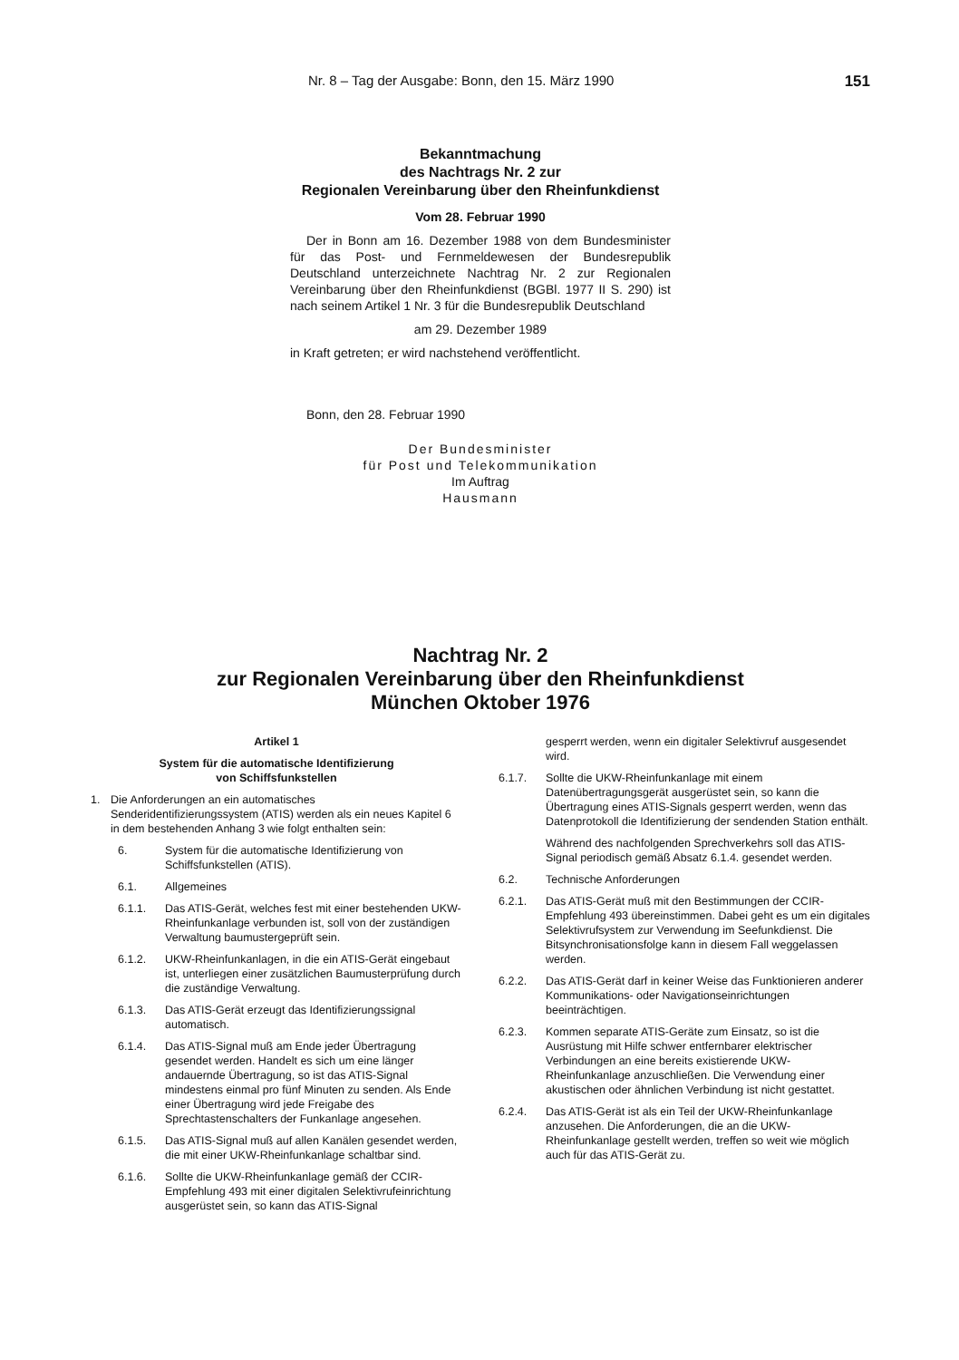Nr. 8 – Tag der Ausgabe: Bonn, den 15. März 1990 151
Bekanntmachung
des Nachtrags Nr. 2 zur
Regionalen Vereinbarung über den Rheinfunkdienst
Vom 28. Februar 1990
Der in Bonn am 16. Dezember 1988 von dem Bundesminister für das Post- und Fernmeldewesen der Bundesrepublik Deutschland unterzeichnete Nachtrag Nr. 2 zur Regionalen Vereinbarung über den Rheinfunkdienst (BGBl. 1977 II S. 290) ist nach seinem Artikel 1 Nr. 3 für die Bundesrepublik Deutschland
am 29. Dezember 1989
in Kraft getreten; er wird nachstehend veröffentlicht.
Bonn, den 28. Februar 1990
Der Bundesminister
für Post und Telekommunikation
Im Auftrag
Hausmann
Nachtrag Nr. 2
zur Regionalen Vereinbarung über den Rheinfunkdienst
München Oktober 1976
Artikel 1
System für die automatische Identifizierung
von Schiffsfunkstellen
1. Die Anforderungen an ein automatisches Senderidentifizierungssystem (ATIS) werden als ein neues Kapitel 6 in dem bestehenden Anhang 3 wie folgt enthalten sein:
6. System für die automatische Identifizierung von Schiffsfunkstellen (ATIS).
6.1. Allgemeines
6.1.1. Das ATIS-Gerät, welches fest mit einer bestehenden UKW-Rheinfunkanlage verbunden ist, soll von der zuständigen Verwaltung baumustergeprüft sein.
6.1.2. UKW-Rheinfunkanlagen, in die ein ATIS-Gerät eingebaut ist, unterliegen einer zusätzlichen Baumusterprüfung durch die zuständige Verwaltung.
6.1.3. Das ATIS-Gerät erzeugt das Identifizierungssignal automatisch.
6.1.4. Das ATIS-Signal muß am Ende jeder Übertragung gesendet werden. Handelt es sich um eine länger andauernde Übertragung, so ist das ATIS-Signal mindestens einmal pro fünf Minuten zu senden. Als Ende einer Übertragung wird jede Freigabe des Sprechtastenschalters der Funkanlage angesehen.
6.1.5. Das ATIS-Signal muß auf allen Kanälen gesendet werden, die mit einer UKW-Rheinfunkanlage schaltbar sind.
6.1.6. Sollte die UKW-Rheinfunkanlage gemäß der CCIR-Empfehlung 493 mit einer digitalen Selektivrufeinrichtung ausgerüstet sein, so kann das ATIS-Signal
gesperrt werden, wenn ein digitaler Selektivruf ausgesendet wird.
6.1.7. Sollte die UKW-Rheinfunkanlage mit einem Datenübertragungsgerät ausgerüstet sein, so kann die Übertragung eines ATIS-Signals gesperrt werden, wenn das Datenprotokoll die Identifizierung der sendenden Station enthält.
Während des nachfolgenden Sprechverkehrs soll das ATIS-Signal periodisch gemäß Absatz 6.1.4. gesendet werden.
6.2. Technische Anforderungen
6.2.1. Das ATIS-Gerät muß mit den Bestimmungen der CCIR-Empfehlung 493 übereinstimmen. Dabei geht es um ein digitales Selektivrufsystem zur Verwendung im Seefunkdienst. Die Bitsynchronisationsfolge kann in diesem Fall weggelassen werden.
6.2.2. Das ATIS-Gerät darf in keiner Weise das Funktionieren anderer Kommunikations- oder Navigationseinrichtungen beeinträchtigen.
6.2.3. Kommen separate ATIS-Geräte zum Einsatz, so ist die Ausrüstung mit Hilfe schwer entfernbarer elektrischer Verbindungen an eine bereits existierende UKW-Rheinfunkanlage anzuschließen. Die Verwendung einer akustischen oder ähnlichen Verbindung ist nicht gestattet.
6.2.4. Das ATIS-Gerät ist als ein Teil der UKW-Rheinfunkanlage anzusehen. Die Anforderungen, die an die UKW-Rheinfunkanlage gestellt werden, treffen so weit wie möglich auch für das ATIS-Gerät zu.